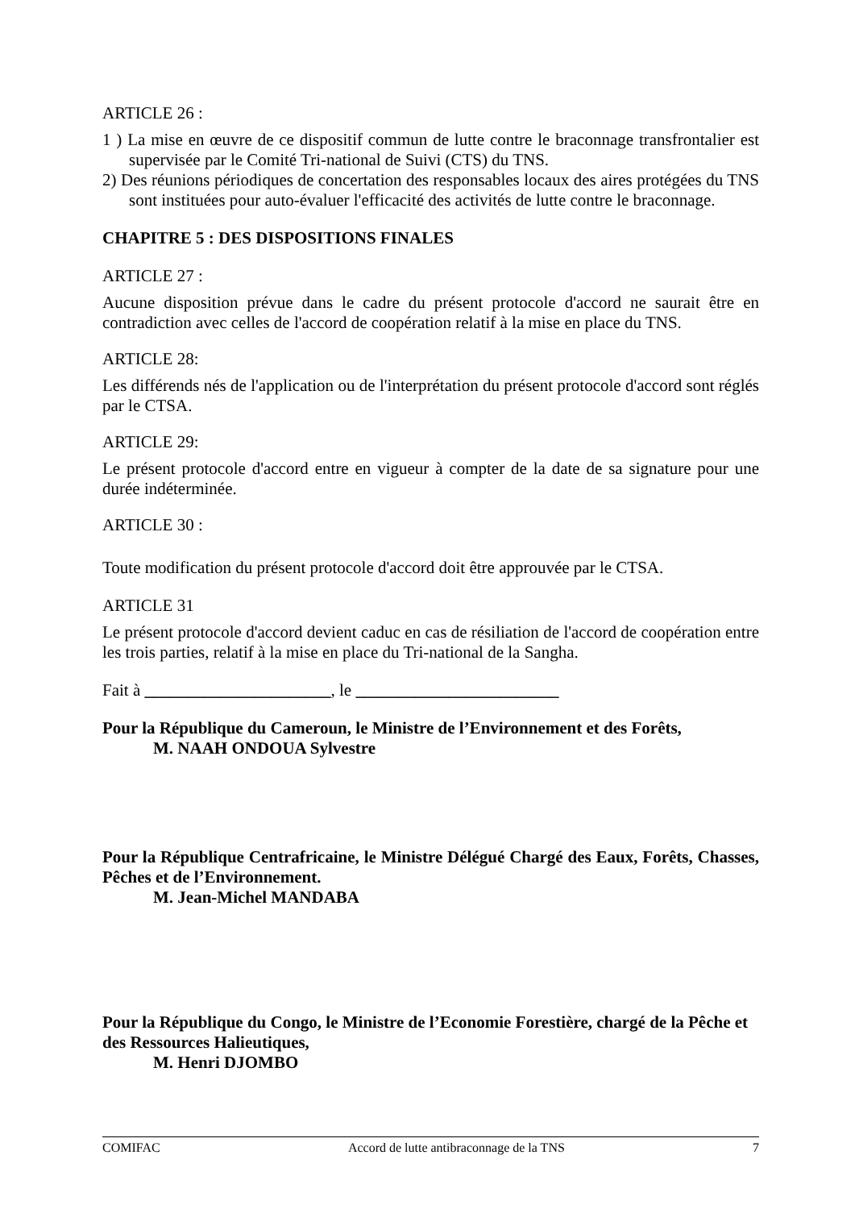ARTICLE 26 :
1 ) La mise en œuvre de ce dispositif commun de lutte contre le braconnage transfrontalier est supervisée par le Comité Tri-national de Suivi (CTS) du TNS.
2) Des réunions périodiques de concertation des responsables locaux des aires protégées du TNS sont instituées pour auto-évaluer l'efficacité des activités de lutte contre le braconnage.
CHAPITRE 5 : DES DISPOSITIONS FINALES
ARTICLE 27 :
Aucune disposition prévue dans le cadre du présent protocole d'accord ne saurait être en contradiction avec celles de l'accord de coopération relatif à la mise en place du TNS.
ARTICLE 28:
Les différends nés de l'application ou de l'interprétation du présent protocole d'accord sont réglés par le CTSA.
ARTICLE 29:
Le présent protocole d'accord entre en vigueur à compter de la date de sa signature pour une durée indéterminée.
ARTICLE 30 :
Toute modification du présent protocole d'accord doit être approuvée par le CTSA.
ARTICLE 31
Le présent protocole d'accord devient caduc en cas de résiliation de l'accord de coopération entre les trois parties, relatif à la mise en place du Tri-national de la Sangha.
Fait à ______________________, le ________________________
Pour la République du Cameroun, le Ministre de l’Environnement et des Forêts,
M. NAAH ONDOUA Sylvestre
Pour la République Centrafricaine, le Ministre Délégué Chargé des Eaux, Forêts, Chasses, Pêches et de l’Environnement.
M. Jean-Michel MANDABA
Pour la République du Congo, le Ministre de l’Economie Forestière, chargé de la Pêche et des Ressources Halieutiques,
M. Henri DJOMBO
COMIFAC Accord de lutte antibraconnage de la TNS 7